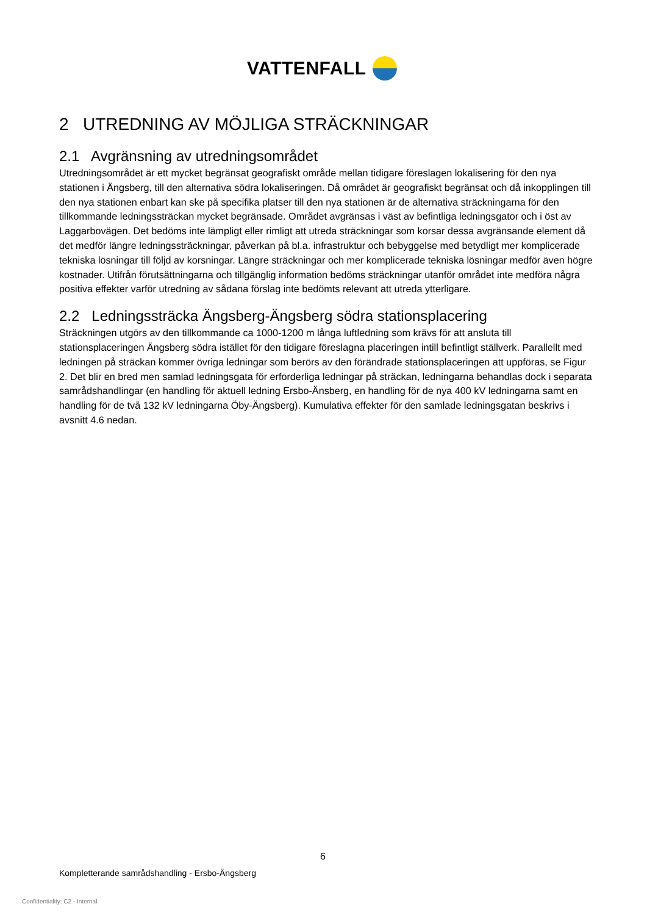VATTENFALL
2 UTREDNING AV MÖJLIGA STRÄCKNINGAR
2.1 Avgränsning av utredningsområdet
Utredningsområdet är ett mycket begränsat geografiskt område mellan tidigare föreslagen lokalisering för den nya stationen i Ängsberg, till den alternativa södra lokaliseringen. Då området är geografiskt begränsat och då inkopplingen till den nya stationen enbart kan ske på specifika platser till den nya stationen är de alternativa sträckningarna för den tillkommande ledningssträckan mycket begränsade. Området avgränsas i väst av befintliga ledningsgator och i öst av Laggarbovägen. Det bedöms inte lämpligt eller rimligt att utreda sträckningar som korsar dessa avgränsande element då det medför längre ledningssträckningar, påverkan på bl.a. infrastruktur och bebyggelse med betydligt mer komplicerade tekniska lösningar till följd av korsningar. Längre sträckningar och mer komplicerade tekniska lösningar medför även högre kostnader. Utifrån förutsättningarna och tillgänglig information bedöms sträckningar utanför området inte medföra några positiva effekter varför utredning av sådana förslag inte bedömts relevant att utreda ytterligare.
2.2 Ledningssträcka Ängsberg-Ängsberg södra stationsplacering
Sträckningen utgörs av den tillkommande ca 1000-1200 m långa luftledning som krävs för att ansluta till stationsplaceringen Ängsberg södra istället för den tidigare föreslagna placeringen intill befintligt ställverk. Parallellt med ledningen på sträckan kommer övriga ledningar som berörs av den förändrade stationsplaceringen att uppföras, se Figur 2. Det blir en bred men samlad ledningsgata för erforderliga ledningar på sträckan, ledningarna behandlas dock i separata samrådshandlingar (en handling för aktuell ledning Ersbo-Änsberg, en handling för de nya 400 kV ledningarna samt en handling för de två 132 kV ledningarna Öby-Ängsberg). Kumulativa effekter för den samlade ledningsgatan beskrivs i avsnitt 4.6 nedan.
6
Kompletterande samrådshandling - Ersbo-Ängsberg
Confidentiality: C2 - Internal